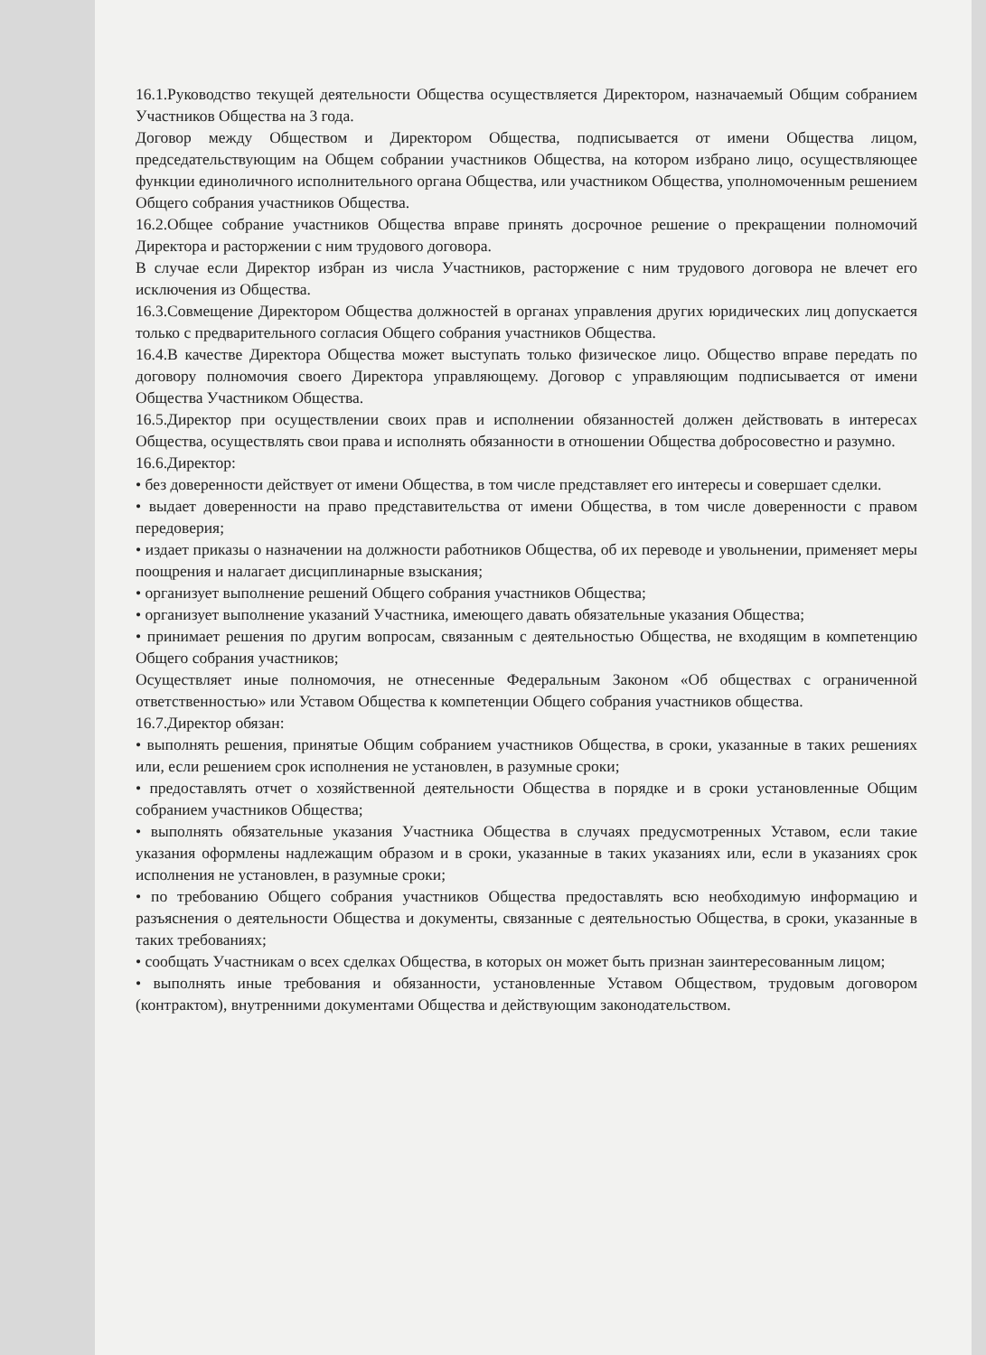16.1.Руководство текущей деятельности Общества осуществляется Директором, назначаемый Общим собранием Участников Общества на 3 года.
Договор между Обществом и Директором Общества, подписывается от имени Общества лицом, председательствующим на Общем собрании участников Общества, на котором избрано лицо, осуществляющее функции единоличного исполнительного органа Общества, или участником Общества, уполномоченным решением Общего собрания участников Общества.
16.2.Общее собрание участников Общества вправе принять досрочное решение о прекращении полномочий Директора и расторжении с ним трудового договора.
В случае если Директор избран из числа Участников, расторжение с ним трудового договора не влечет его исключения из Общества.
16.3.Совмещение Директором Общества должностей в органах управления других юридических лиц допускается только с предварительного согласия Общего собрания участников Общества.
16.4.В качестве Директора Общества может выступать только физическое лицо. Общество вправе передать по договору полномочия своего Директора управляющему. Договор с управляющим подписывается от имени Общества Участником Общества.
16.5.Директор при осуществлении своих прав и исполнении обязанностей должен действовать в интересах Общества, осуществлять свои права и исполнять обязанности в отношении Общества добросовестно и разумно.
16.6.Директор:
• без доверенности действует от имени Общества, в том числе представляет его интересы и совершает сделки.
• выдает доверенности на право представительства от имени Общества, в том числе доверенности с правом передоверия;
• издает приказы о назначении на должности работников Общества, об их переводе и увольнении, применяет меры поощрения и налагает дисциплинарные взыскания;
• организует выполнение решений Общего собрания участников Общества;
• организует выполнение указаний Участника, имеющего давать обязательные указания Общества;
• принимает решения по другим вопросам, связанным с деятельностью Общества, не входящим в компетенцию Общего собрания участников;
Осуществляет иные полномочия, не отнесенные Федеральным Законом «Об обществах с ограниченной ответственностью» или Уставом Общества к компетенции Общего собрания участников общества.
16.7.Директор обязан:
• выполнять решения, принятые Общим собранием участников Общества, в сроки, указанные в таких решениях или, если решением срок исполнения не установлен, в разумные сроки;
• предоставлять отчет о хозяйственной деятельности Общества в порядке и в сроки установленные Общим собранием участников Общества;
• выполнять обязательные указания Участника Общества в случаях предусмотренных Уставом, если такие указания оформлены надлежащим образом и в сроки, указанные в таких указаниях или, если в указаниях срок исполнения не установлен, в разумные сроки;
• по требованию Общего собрания участников Общества предоставлять всю необходимую информацию и разъяснения о деятельности Общества и документы, связанные с деятельностью Общества, в сроки, указанные в таких требованиях;
• сообщать Участникам о всех сделках Общества, в которых он может быть признан заинтересованным лицом;
• выполнять иные требования и обязанности, установленные Уставом Обществом, трудовым договором (контрактом), внутренними документами Общества и действующим законодательством.